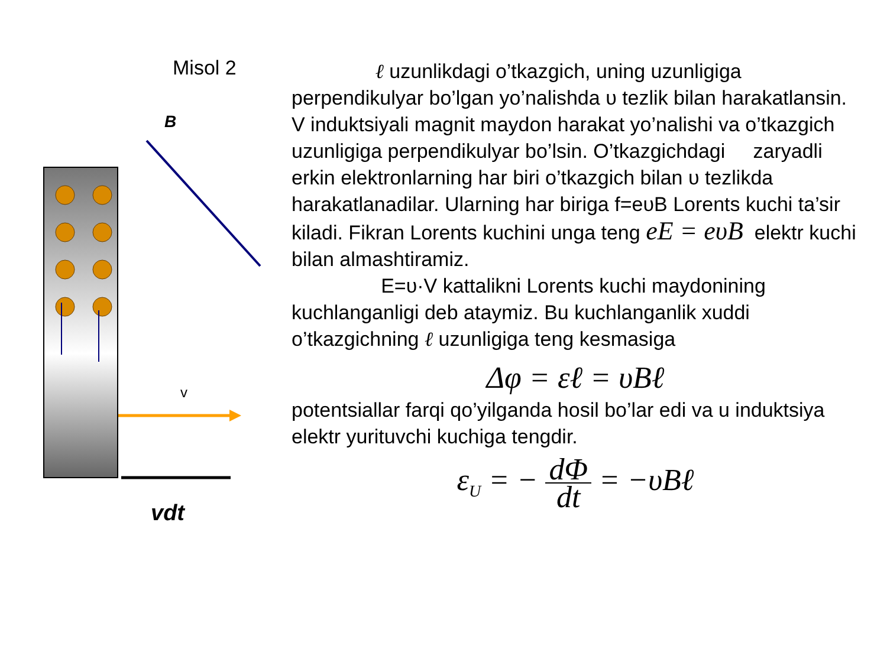B
v
vdt
Misol 2
ℓ uzunlikdagi o’tkazgich, uning uzunligiga perpendikulyar bo’lgan yo’nalishda υ tezlik bilan harakatlansin. V induktsiyali magnit maydon harakat yo’nalishi va o’tkazgich uzunligiga perpendikulyar bo’lsin. O’tkazgichdagi zaryadli erkin elektronlarning har biri o’tkazgich bilan υ tezlikda harakatlanadilar. Ularning har biriga f=eυB Lorents kuchi ta’sir kiladi. Fikran Lorents kuchini unga teng eE = eυB elektr kuchi bilan almashtiramiz.
E=υ·V kattalikni Lorents kuchi maydonining kuchlanganligi deb ataymiz. Bu kuchlanganlik xuddi o’tkazgichning ℓ uzunligiga teng kesmasiga
Δφ = εℓ = υBℓ
potentsiallar farqi qo’yilganda hosil bo’lar edi va u induktsiya elektr yurituvchi kuchiga tengdir.
ε<sub>U</sub> = − dΦ dt = −υBℓ